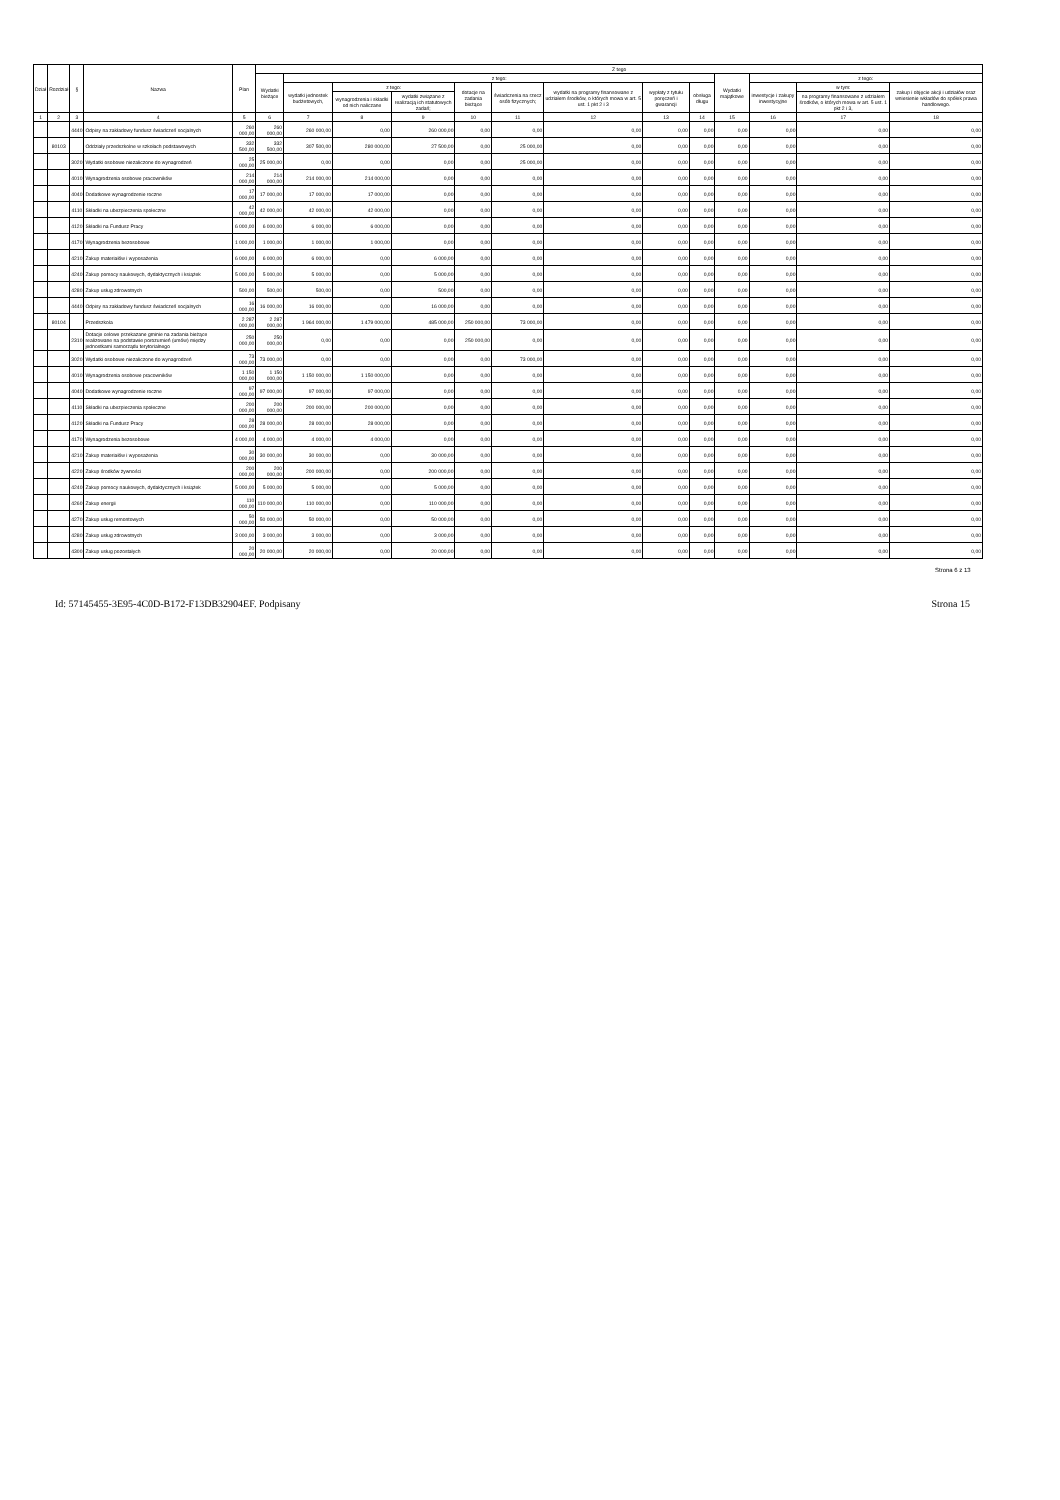| Dział | Rozdział | § | Nazwa | Plan | Z tego | | | | | | | | | | | | |
| --- | --- | --- | --- | --- | --- | --- | --- | --- | --- | --- | --- | --- | --- | --- | --- | --- | --- |
| | | | | | Wydatki bieżące | z tego: | | | | | | | | Wydatki majątkowe | z tego: | | |
| | | | | | | wydatki jednostek budżetowych, | z tego: | | dotacje na zadania bieżące | świadczenia na rzecz osób fizycznych; | wydatki na programy finansowane z udziałem środków, o których mowa w art. 5 ust. 1 pkt 2 i 3 | wypłaty z tytułu poręczeń i gwarancji | obsługa długu | | inwestycje i zakupy inwestycyjne | w tym: | zakup i objęcie akcji i udziałów oraz wniesienie wkładów do spółek prawa handlowego. |
| | | | | | | | wynagrodzenia i składki od nich naliczane | wydatki związane z realizacją ich statutowych zadań; | | | | | | | | na programy finansowane z udziałem środków, o których mowa w art. 5 ust. 1 pkt 2 i 3, | |
| 1 | 2 | 3 | 4 | 5 | 6 | 7 | 8 | 9 | 10 | 11 | 12 | 13 | 14 | 15 | 16 | 17 | 18 |
| | | 4440 | Odpisy na zakładowy fundusz świadczeń socjalnych | 260 000,00 | 260 000,00 | 260 000,00 | 0,00 | 260 000,00 | 0,00 | 0,00 | 0,00 | 0,00 | 0,00 | 0,00 | 0,00 | 0,00 | 0,00 |
| | 80103 | | Oddziały przedszkolne w szkołach podstawowych | 332 500,00 | 332 500,00 | 307 500,00 | 280 000,00 | 27 500,00 | 0,00 | 25 000,00 | 0,00 | 0,00 | 0,00 | 0,00 | 0,00 | 0,00 | 0,00 |
| | | 3020 | Wydatki osobowe niezaliczone do wynagrodzeń | 25 000,00 | 25 000,00 | 0,00 | 0,00 | 0,00 | 0,00 | 25 000,00 | 0,00 | 0,00 | 0,00 | 0,00 | 0,00 | 0,00 | 0,00 |
| | | 4010 | Wynagrodzenia osobowe pracowników | 214 000,00 | 214 000,00 | 214 000,00 | 214 000,00 | 0,00 | 0,00 | 0,00 | 0,00 | 0,00 | 0,00 | 0,00 | 0,00 | 0,00 | 0,00 |
| | | 4040 | Dodatkowe wynagrodzenie roczne | 17 000,00 | 17 000,00 | 17 000,00 | 17 000,00 | 0,00 | 0,00 | 0,00 | 0,00 | 0,00 | 0,00 | 0,00 | 0,00 | 0,00 | 0,00 |
| | | 4110 | Składki na ubezpieczenia społeczne | 42 000,00 | 42 000,00 | 42 000,00 | 42 000,00 | 0,00 | 0,00 | 0,00 | 0,00 | 0,00 | 0,00 | 0,00 | 0,00 | 0,00 | 0,00 |
| | | 4120 | Składki na Fundusz Pracy | 6 000,00 | 6 000,00 | 6 000,00 | 6 000,00 | 0,00 | 0,00 | 0,00 | 0,00 | 0,00 | 0,00 | 0,00 | 0,00 | 0,00 | 0,00 |
| | | 4170 | Wynagrodzenia bezosobowe | 1 000,00 | 1 000,00 | 1 000,00 | 1 000,00 | 0,00 | 0,00 | 0,00 | 0,00 | 0,00 | 0,00 | 0,00 | 0,00 | 0,00 | 0,00 |
| | | 4210 | Zakup materiałów i wyposażenia | 6 000,00 | 6 000,00 | 6 000,00 | 0,00 | 6 000,00 | 0,00 | 0,00 | 0,00 | 0,00 | 0,00 | 0,00 | 0,00 | 0,00 | 0,00 |
| | | 4240 | Zakup pomocy naukowych, dydaktycznych i książek | 5 000,00 | 5 000,00 | 5 000,00 | 0,00 | 5 000,00 | 0,00 | 0,00 | 0,00 | 0,00 | 0,00 | 0,00 | 0,00 | 0,00 | 0,00 |
| | | 4280 | Zakup usług zdrowotnych | 500,00 | 500,00 | 500,00 | 0,00 | 500,00 | 0,00 | 0,00 | 0,00 | 0,00 | 0,00 | 0,00 | 0,00 | 0,00 | 0,00 |
| | | 4440 | Odpisy na zakładowy fundusz świadczeń socjalnych | 16 000,00 | 16 000,00 | 16 000,00 | 0,00 | 16 000,00 | 0,00 | 0,00 | 0,00 | 0,00 | 0,00 | 0,00 | 0,00 | 0,00 | 0,00 |
| | 80104 | | Przedszkola | 2 287 000,00 | 2 287 000,00 | 1 964 000,00 | 1 479 000,00 | 485 000,00 | 250 000,00 | 73 000,00 | 0,00 | 0,00 | 0,00 | 0,00 | 0,00 | 0,00 | 0,00 |
| | | 2310 | Dotacje celowe przekazane gminie na zadania bieżące realizowane na podstawie porozumień (umów) między jednostkami samorządu terytorialnego | 250 000,00 | 250 000,00 | 0,00 | 0,00 | 0,00 | 250 000,00 | 0,00 | 0,00 | 0,00 | 0,00 | 0,00 | 0,00 | 0,00 | 0,00 |
| | | 3020 | Wydatki osobowe niezaliczone do wynagrodzeń | 73 000,00 | 73 000,00 | 0,00 | 0,00 | 0,00 | 0,00 | 73 000,00 | 0,00 | 0,00 | 0,00 | 0,00 | 0,00 | 0,00 | 0,00 |
| | | 4010 | Wynagrodzenia osobowe pracowników | 1 150 000,00 | 1 150 000,00 | 1 150 000,00 | 1 150 000,00 | 0,00 | 0,00 | 0,00 | 0,00 | 0,00 | 0,00 | 0,00 | 0,00 | 0,00 | 0,00 |
| | | 4040 | Dodatkowe wynagrodzenie roczne | 97 000,00 | 97 000,00 | 97 000,00 | 97 000,00 | 0,00 | 0,00 | 0,00 | 0,00 | 0,00 | 0,00 | 0,00 | 0,00 | 0,00 | 0,00 |
| | | 4110 | Składki na ubezpieczenia społeczne | 200 000,00 | 200 000,00 | 200 000,00 | 200 000,00 | 0,00 | 0,00 | 0,00 | 0,00 | 0,00 | 0,00 | 0,00 | 0,00 | 0,00 | 0,00 |
| | | 4120 | Składki na Fundusz Pracy | 28 000,00 | 28 000,00 | 28 000,00 | 28 000,00 | 0,00 | 0,00 | 0,00 | 0,00 | 0,00 | 0,00 | 0,00 | 0,00 | 0,00 | 0,00 |
| | | 4170 | Wynagrodzenia bezosobowe | 4 000,00 | 4 000,00 | 4 000,00 | 4 000,00 | 0,00 | 0,00 | 0,00 | 0,00 | 0,00 | 0,00 | 0,00 | 0,00 | 0,00 | 0,00 |
| | | 4210 | Zakup materiałów i wyposażenia | 30 000,00 | 30 000,00 | 30 000,00 | 0,00 | 30 000,00 | 0,00 | 0,00 | 0,00 | 0,00 | 0,00 | 0,00 | 0,00 | 0,00 | 0,00 |
| | | 4220 | Zakup środków żywności | 200 000,00 | 200 000,00 | 200 000,00 | 0,00 | 200 000,00 | 0,00 | 0,00 | 0,00 | 0,00 | 0,00 | 0,00 | 0,00 | 0,00 | 0,00 |
| | | 4240 | Zakup pomocy naukowych, dydaktycznych i książek | 5 000,00 | 5 000,00 | 5 000,00 | 0,00 | 5 000,00 | 0,00 | 0,00 | 0,00 | 0,00 | 0,00 | 0,00 | 0,00 | 0,00 | 0,00 |
| | | 4260 | Zakup energii | 110 000,00 | 110 000,00 | 110 000,00 | 0,00 | 110 000,00 | 0,00 | 0,00 | 0,00 | 0,00 | 0,00 | 0,00 | 0,00 | 0,00 | 0,00 |
| | | 4270 | Zakup usług remontowych | 50 000,00 | 50 000,00 | 50 000,00 | 0,00 | 50 000,00 | 0,00 | 0,00 | 0,00 | 0,00 | 0,00 | 0,00 | 0,00 | 0,00 | 0,00 |
| | | 4280 | Zakup usług zdrowotnych | 3 000,00 | 3 000,00 | 3 000,00 | 0,00 | 3 000,00 | 0,00 | 0,00 | 0,00 | 0,00 | 0,00 | 0,00 | 0,00 | 0,00 | 0,00 |
| | | 4300 | Zakup usług pozostałych | 20 000,00 | 20 000,00 | 20 000,00 | 0,00 | 20 000,00 | 0,00 | 0,00 | 0,00 | 0,00 | 0,00 | 0,00 | 0,00 | 0,00 | 0,00 |
Strona 6 z 13
Id: 57145455-3E95-4C0D-B172-F13DB32904EF. Podpisany Strona 15